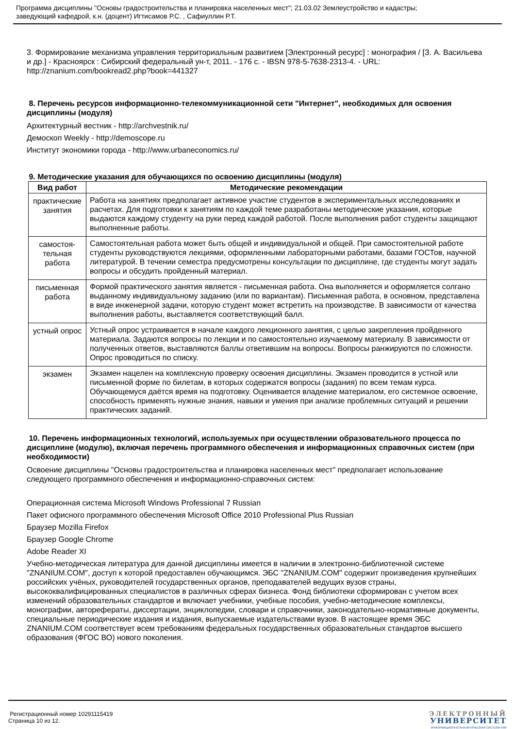Программа дисциплины "Основы градостроительства и планировка населенных мест"; 21.03.02 Землеустройство и кадастры;
заведующий кафедрой, к.н. (доцент) Игтисамов Р.С. , Сафиуллин Р.Т.
3. Формирование механизма управления территориальным развитием [Электронный ресурс] : монография / [З. А. Васильева и др.] - Красноярск : Сибирский федеральный ун-т, 2011. - 176 с. - IBSN 978-5-7638-2313-4. - URL: http://znanium.com/bookread2.php?book=441327
8. Перечень ресурсов информационно-телекоммуникационной сети "Интернет", необходимых для освоения дисциплины (модуля)
Архитектурный вестник - http://archvestnik.ru/
Демоскоп Weekly - http://demoscope.ru
Институт экономики города - http://www.urbaneconomics.ru/
9. Методические указания для обучающихся по освоению дисциплины (модуля)
| Вид работ | Методические рекомендации |
| --- | --- |
| практические занятия | Работа на занятиях предполагает активное участие студентов в экспериментальных исследованиях и расчетах. Для подготовки к занятиям по каждой теме разработаны методические указания, которые выдаются каждому студенту на руки перед каждой работой. После выполнения работ студенты защищают выполненные работы. |
| самостоя-тельная работа | Самостоятельная работа может быть общей и индивидуальной и общей. При самостоятельной работе студенты руководствуются лекциями, оформленными лабораторными работами, базами ГОСТов, научной литературой. В течении семестра предусмотрены консультации по дисциплине, где студенты могут задать вопросы и обсудить пройденный материал. |
| письменная работа | Формой практического занятия является - письменная работа. Она выполняется и оформляется солгано выданному индивидуальному заданию (или по вариантам). Письменная работа, в основном, представлена в виде инженерной задачи, которую студент может встретить на производстве. В зависимости от качества выполнения работы, выставляется соответствующий балл. |
| устный опрос | Устный опрос устраивается в начале каждого лекционного занятия, с целью закрепления пройденного материала. Задаются вопросы по лекции и по самостоятельно изучаемому материалу. В зависимости от полученных ответов, выставляются баллы ответившим на вопросы. Вопросы ранжируются по сложности. Опрос проводиться по списку. |
| экзамен | Экзамен нацелен на комплексную проверку освоения дисциплины. Экзамен проводится в устной или письменной форме по билетам, в которых содержатся вопросы (задания) по всем темам курса. Обучающемуся даётся время на подготовку. Оценивается владение материалом, его системное освоение, способность применять нужные знания, навыки и умения при анализе проблемных ситуаций и решении практических заданий. |
10. Перечень информационных технологий, используемых при осуществлении образовательного процесса по дисциплине (модулю), включая перечень программного обеспечения и информационных справочных систем (при необходимости)
Освоение дисциплины "Основы градостроительства и планировка населенных мест" предполагает использование следующего программного обеспечения и информационно-справочных систем:
Операционная система Microsoft Windows Professional 7 Russian
Пакет офисного программного обеспечения Microsoft Office 2010 Professional Plus Russian
Браузер Mozilla Firefox
Браузер Google Chrome
Adobe Reader XI
Учебно-методическая литература для данной дисциплины имеется в наличии в электронно-библиотечной системе "ZNANIUM.COM", доступ к которой предоставлен обучающимся. ЭБС "ZNANIUM.COM" содержит произведения крупнейших российских учёных, руководителей государственных органов, преподавателей ведущих вузов страны, высококвалифицированных специалистов в различных сферах бизнеса. Фонд библиотеки сформирован с учетом всех изменений образовательных стандартов и включает учебники, учебные пособия, учебно-методические комплексы, монографии, авторефераты, диссертации, энциклопедии, словари и справочники, законодательно-нормативные документы, специальные периодические издания и издания, выпускаемые издательствами вузов. В настоящее время ЭБС ZNANIUM.COM соответствует всем требованиям федеральных государственных образовательных стандартов высшего образования (ФГОС ВО) нового поколения.
Регистрационный номер 10291115419
Страница 10 из 12.
ЭЛЕКТРОННЫЙ
УНИВЕРСИТЕТ
ИНФОРМАЦИОННО-АНАЛИТИЧЕСКАЯ СИСТЕМА КФУ